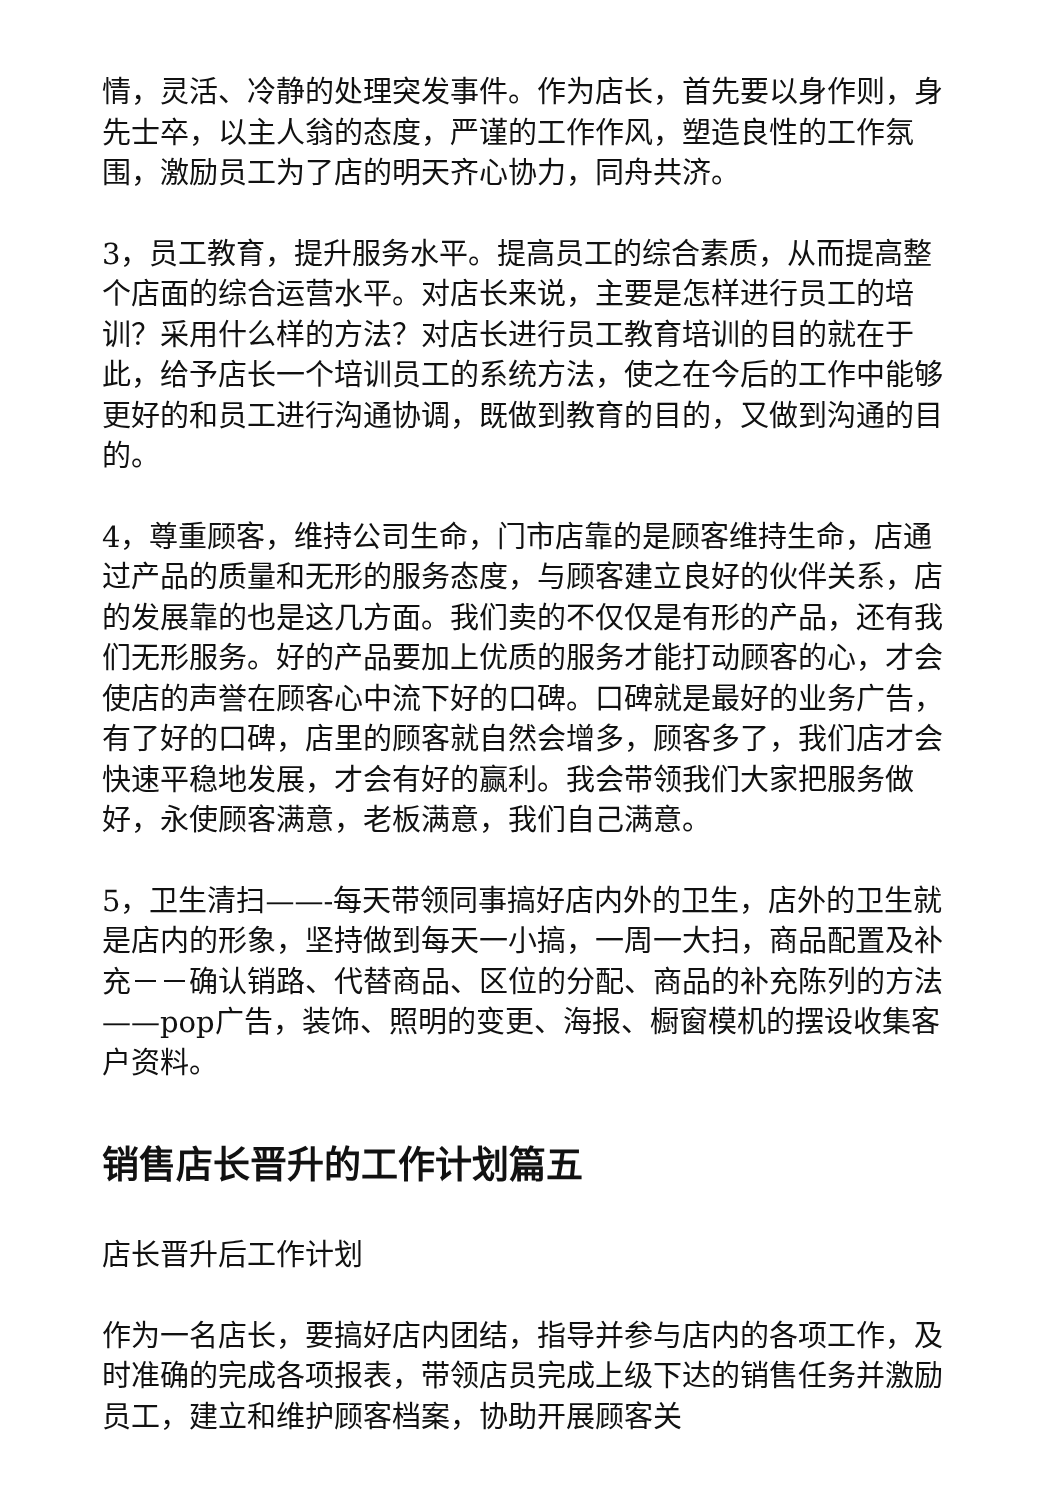情，灵活、冷静的处理突发事件。作为店长，首先要以身作则，身先士卒，以主人翁的态度，严谨的工作作风，塑造良性的工作氛围，激励员工为了店的明天齐心协力，同舟共济。
3，员工教育，提升服务水平。提高员工的综合素质，从而提高整个店面的综合运营水平。对店长来说，主要是怎样进行员工的培训？采用什么样的方法？对店长进行员工教育培训的目的就在于此，给予店长一个培训员工的系统方法，使之在今后的工作中能够更好的和员工进行沟通协调，既做到教育的目的，又做到沟通的目的。
4，尊重顾客，维持公司生命，门市店靠的是顾客维持生命，店通过产品的质量和无形的服务态度，与顾客建立良好的伙伴关系，店的发展靠的也是这几方面。我们卖的不仅仅是有形的产品，还有我们无形服务。好的产品要加上优质的服务才能打动顾客的心，才会使店的声誉在顾客心中流下好的口碑。口碑就是最好的业务广告，有了好的口碑，店里的顾客就自然会增多，顾客多了，我们店才会快速平稳地发展，才会有好的赢利。我会带领我们大家把服务做好，永使顾客满意，老板满意，我们自己满意。
5，卫生清扫——-每天带领同事搞好店内外的卫生，店外的卫生就是店内的形象，坚持做到每天一小搞，一周一大扫，商品配置及补充－－确认销路、代替商品、区位的分配、商品的补充陈列的方法——pop广告，装饰、照明的变更、海报、橱窗模机的摆设收集客户资料。
销售店长晋升的工作计划篇五
店长晋升后工作计划
作为一名店长，要搞好店内团结，指导并参与店内的各项工作，及时准确的完成各项报表，带领店员完成上级下达的销售任务并激励员工，建立和维护顾客档案，协助开展顾客关